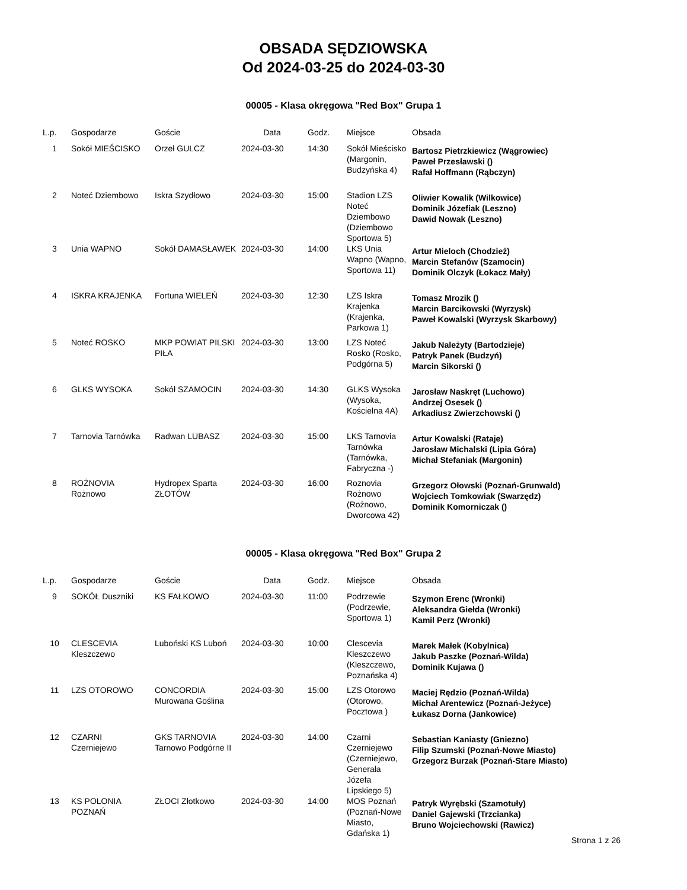OBSADA SĘDZIOWSKA
Od 2024-03-25 do 2024-03-30
00005 - Klasa okręgowa "Red Box" Grupa 1
| L.p. | Gospodarze | Goście | Data | Godz. | Miejsce | Obsada |
| --- | --- | --- | --- | --- | --- | --- |
| 1 | Sokół MIEŚCISKO | Orzeł GULCZ | 2024-03-30 | 14:30 | Sokół Mieścisko (Margonin, Budzyńska 4) | Bartosz Pietrzkiewicz (Wągrowiec) Paweł Przesławski () Rafał Hoffmann (Rąbczyn) |
| 2 | Noteć Dziembowo | Iskra Szydłowo | 2024-03-30 | 15:00 | Stadion LZS Noteć Dziembowo (Dziembowo Sportowa 5) | Oliwier Kowalik (Wilkowice) Dominik Józefiak (Leszno) Dawid Nowak (Leszno) |
| 3 | Unia WAPNO | Sokół DAMASŁAWEK | 2024-03-30 | 14:00 | LKS Unia Wapno (Wapno, Sportowa 11) | Artur Mieloch (Chodzież) Marcin Stefanów (Szamocin) Dominik Olczyk (Łokacz Mały) |
| 4 | ISKRA KRAJENKA | Fortuna WIELEŃ | 2024-03-30 | 12:30 | LZS Iskra Krajenka (Krajenka, Parkowa 1) | Tomasz Mrozik () Marcin Barcikowski (Wyrzysk) Paweł Kowalski (Wyrzysk Skarbowy) |
| 5 | Noteć ROSKO | MKP POWIAT PILSKI PIŁA | 2024-03-30 | 13:00 | LZS Noteć Rosko (Rosko, Podgórna 5) | Jakub Należyty (Bartodzieje) Patryk Panek (Budzyń) Marcin Sikorski () |
| 6 | GLKS WYSOKA | Sokół SZAMOCIN | 2024-03-30 | 14:30 | GLKS Wysoka (Wysoka, Kościelna 4A) | Jarosław Naskręt (Luchowo) Andrzej Osesek () Arkadiusz Zwierzchowski () |
| 7 | Tarnovia Tarnówka | Radwan LUBASZ | 2024-03-30 | 15:00 | LKS Tarnovia Tarnówka (Tarnówka, Fabryczna -) | Artur Kowalski (Rataje) Jarosław Michalski (Lipia Góra) Michał Stefaniak (Margonin) |
| 8 | ROŻNOVIA Rożnowo | Hydropex Sparta ZŁOTÓW | 2024-03-30 | 16:00 | Roznovia Rożnowo (Rożnowo, Dworcowa 42) | Grzegorz Ołowski (Poznań-Grunwald) Wojciech Tomkowiak (Swarzędz) Dominik Komorniczak () |
00005 - Klasa okręgowa "Red Box" Grupa 2
| L.p. | Gospodarze | Goście | Data | Godz. | Miejsce | Obsada |
| --- | --- | --- | --- | --- | --- | --- |
| 9 | SOKÓŁ Duszniki | KS FAŁKOWO | 2024-03-30 | 11:00 | Podrzewie (Podrzewie, Sportowa 1) | Szymon Erenc (Wronki) Aleksandra Giełda (Wronki) Kamil Perz (Wronki) |
| 10 | CLESCEVIA Kleszczewo | Luboński KS Luboń | 2024-03-30 | 10:00 | Clescevia Kleszczewo (Kleszczewo, Poznańska 4) | Marek Małek (Kobylnica) Jakub Paszke (Poznań-Wilda) Dominik Kujawa () |
| 11 | LZS OTOROWO | CONCORDIA Murowana Goślina | 2024-03-30 | 15:00 | LZS Otorowo (Otorowo, Pocztowa ) | Maciej Rędzio (Poznań-Wilda) Michał Arentewicz (Poznań-Jeżyce) Łukasz Dorna (Jankowice) |
| 12 | CZARNI Czerniejewo | GKS TARNOVIA Tarnowo Podgórne II | 2024-03-30 | 14:00 | Czarni Czerniejewo (Czerniejewo, Generała Józefa Lipskiego 5) | Sebastian Kaniasty (Gniezno) Filip Szumski (Poznań-Nowe Miasto) Grzegorz Burzak (Poznań-Stare Miasto) |
| 13 | KS POLONIA POZNAŃ | ZŁOCI Złotkowo | 2024-03-30 | 14:00 | MOS Poznań (Poznań-Nowe Miasto, Gdańska 1) | Patryk Wyrębski (Szamotuły) Daniel Gajewski (Trzcianka) Bruno Wojciechowski (Rawicz) |
Strona 1 z 26